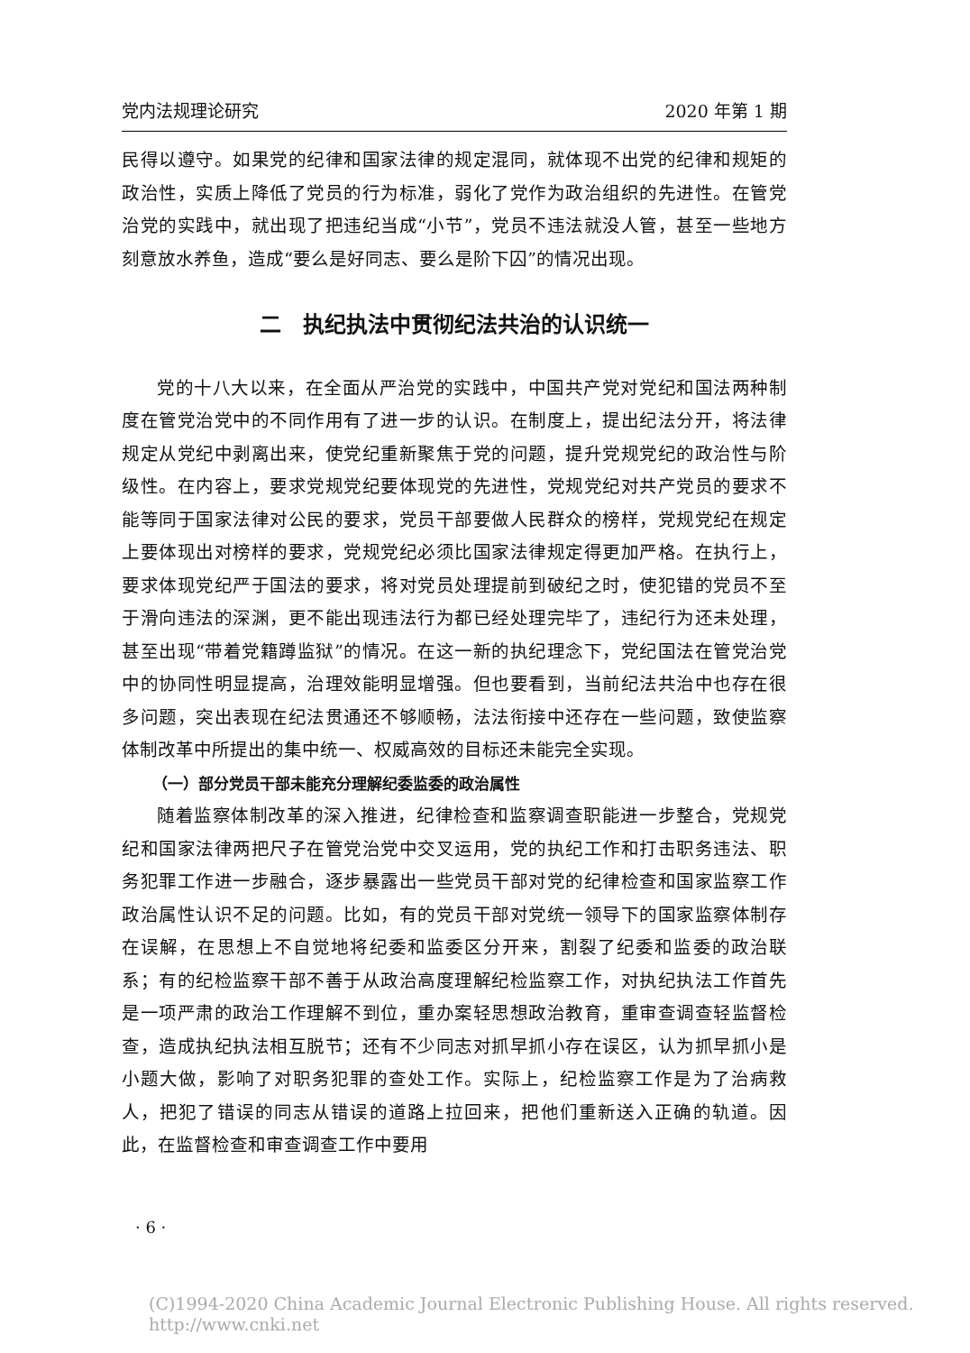党内法规理论研究 2020 年第 1 期
民得以遵守。如果党的纪律和国家法律的规定混同，就体现不出党的纪律和规矩的政治性，实质上降低了党员的行为标准，弱化了党作为政治组织的先进性。在管党治党的实践中，就出现了把违纪当成“小节”，党员不违法就没人管，甚至一些地方刻意放水养鱼，造成“要么是好同志、要么是阶下囚”的情况出现。
二　执纪执法中贯彻纪法共治的认识统一
党的十八大以来，在全面从严治党的实践中，中国共产党对党纪和国法两种制度在管党治党中的不同作用有了进一步的认识。在制度上，提出纪法分开，将法律规定从党纪中剥离出来，使党纪重新聚焦于党的问题，提升党规党纪的政治性与阶级性。在内容上，要求党规党纪要体现党的先进性，党规党纪对共产党员的要求不能等同于国家法律对公民的要求，党员干部要做人民群众的榜样，党规党纪在规定上要体现出对榜样的要求，党规党纪必须比国家法律规定得更加严格。在执行上，要求体现党纪严于国法的要求，将对党员处理提前到破纪之时，使犯错的党员不至于滑向违法的深渊，更不能出现违法行为都已经处理完毕了，违纪行为还未处理，甚至出现“带着党籍蹲监狱”的情况。在这一新的执纪理念下，党纪国法在管党治党中的协同性明显提高，治理效能明显增强。但也要看到，当前纪法共治中也存在很多问题，突出表现在纪法贯通还不够顺畅，法法衔接中还存在一些问题，致使监察体制改革中所提出的集中统一、权威高效的目标还未能完全实现。
（一）部分党员干部未能充分理解纪委监委的政治属性
随着监察体制改革的深入推进，纪律检查和监察调查职能进一步整合，党规党纪和国家法律两把尺子在管党治党中交叉运用，党的执纪工作和打击职务违法、职务犯罪工作进一步融合，逐步暴露出一些党员干部对党的纪律检查和国家监察工作政治属性认识不足的问题。比如，有的党员干部对党统一领导下的国家监察体制存在误解，在思想上不自觉地将纪委和监委区分开来，割裂了纪委和监委的政治联系；有的纪检监察干部不善于从政治高度理解纪检监察工作，对执纪执法工作首先是一项严肃的政治工作理解不到位，重办案轻思想政治教育，重审查调查轻监督检查，造成执纪执法相互脱节；还有不少同志对抓早抓小存在误区，认为抓早抓小是小题大做，影响了对职务犯罪的查处工作。实际上，纪检监察工作是为了治病救人，把犯了错误的同志从错误的道路上拉回来，把他们重新送入正确的轨道。因此，在监督检查和审查调查工作中要用
· 6 ·
(C)1994-2020 China Academic Journal Electronic Publishing House. All rights reserved.　 http://www.cnki.net